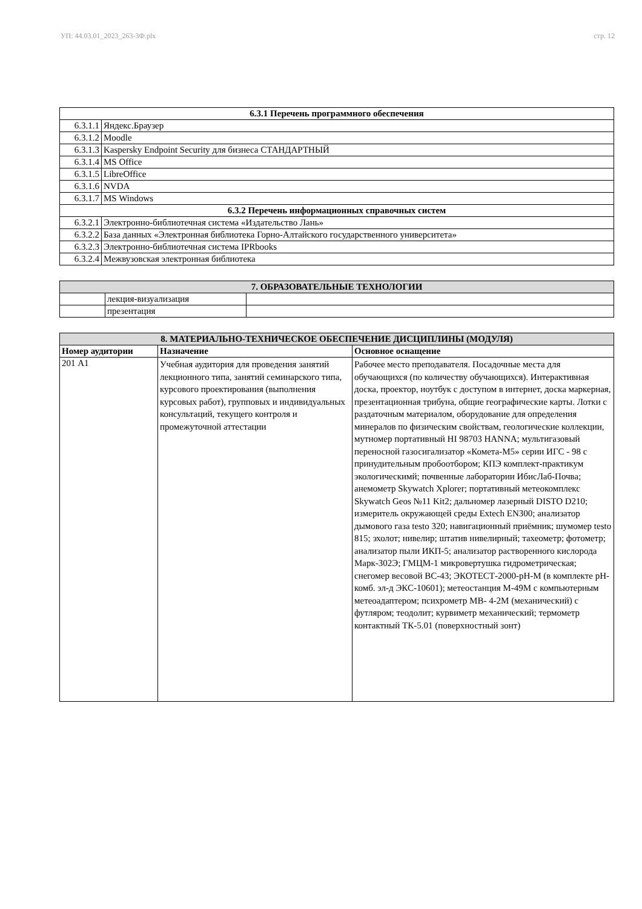УП: 44.03.01_2023_263-3Ф.plx стр. 12
| 6.3.1 Перечень программного обеспечения | |
| --- | --- |
| 6.3.1.1 | Яндекс.Браузер |
| 6.3.1.2 | Moodle |
| 6.3.1.3 | Kaspersky Endpoint Security для бизнеса СТАНДАРТНЫЙ |
| 6.3.1.4 | MS Office |
| 6.3.1.5 | LibreOffice |
| 6.3.1.6 | NVDA |
| 6.3.1.7 | MS Windows |
| 6.3.2 Перечень информационных справочных систем | |
| 6.3.2.1 | Электронно-библиотечная система «Издательство Лань» |
| 6.3.2.2 | База данных «Электронная библиотека Горно-Алтайского государственного университета» |
| 6.3.2.3 | Электронно-библиотечная система IPRbooks |
| 6.3.2.4 | Межвузовская электронная библиотека |
| 7. ОБРАЗОВАТЕЛЬНЫЕ ТЕХНОЛОГИИ | | |
| --- | --- | --- |
| | лекция-визуализация | |
| | презентация | |
| 8. МАТЕРИАЛЬНО-ТЕХНИЧЕСКОЕ ОБЕСПЕЧЕНИЕ ДИСЦИПЛИНЫ (МОДУЛЯ) | | |
| --- | --- | --- |
| Номер аудитории | Назначение | Основное оснащение |
| 201 А1 | Учебная аудитория для проведения занятий лекционного типа, занятий семинарского типа, курсового проектирования (выполнения курсовых работ), групповых и индивидуальных консультаций, текущего контроля и промежуточной аттестации | Рабочее место преподавателя. Посадочные места для обучающихся (по количеству обучающихся). Интерактивная доска, проектор, ноутбук с доступом в интернет, доска маркерная, презентационная трибуна, общие географические карты. Лотки с раздаточным материалом, оборудование для определения минералов по физическим свойствам, геологические коллекции, мутномер портативный HI 98703 HANNA; мультигазовый переносной газосигализатор «Комета-М5» серии ИГС - 98 с принудительным пробоотбором; КПЭ комплект-практикум экологическимй; почвенные лаборатории ИбисЛаб-Почва; анемометр Skywatch Xplorer; портативный метеокомплекс Skywatch Geos №11 Kit2; дальномер лазерный DISTO D210; измеритель окружающей среды Extech EN300; анализатор дымового газа testo 320; навигационный приёмник; шумомер testo 815; эхолот; нивелир; штатив нивелирный; тахеометр; фотометр; анализатор пыли ИКП-5; анализатор растворенного кислорода Марк-302Э; ГМЦМ-1 микровертушка гидрометрическая; снегомер весовой ВС-43; ЭКОТЕСТ-2000-pH-M (в комплекте pH-комб. эл-д ЭКС-10601); метеостанция М-49М с компьютерным метеоадаптером; психрометр МВ- 4-2М (механический) с футляром; теодолит; курвиметр механический; термометр контактный ТК-5.01 (поверхностный зонт) |